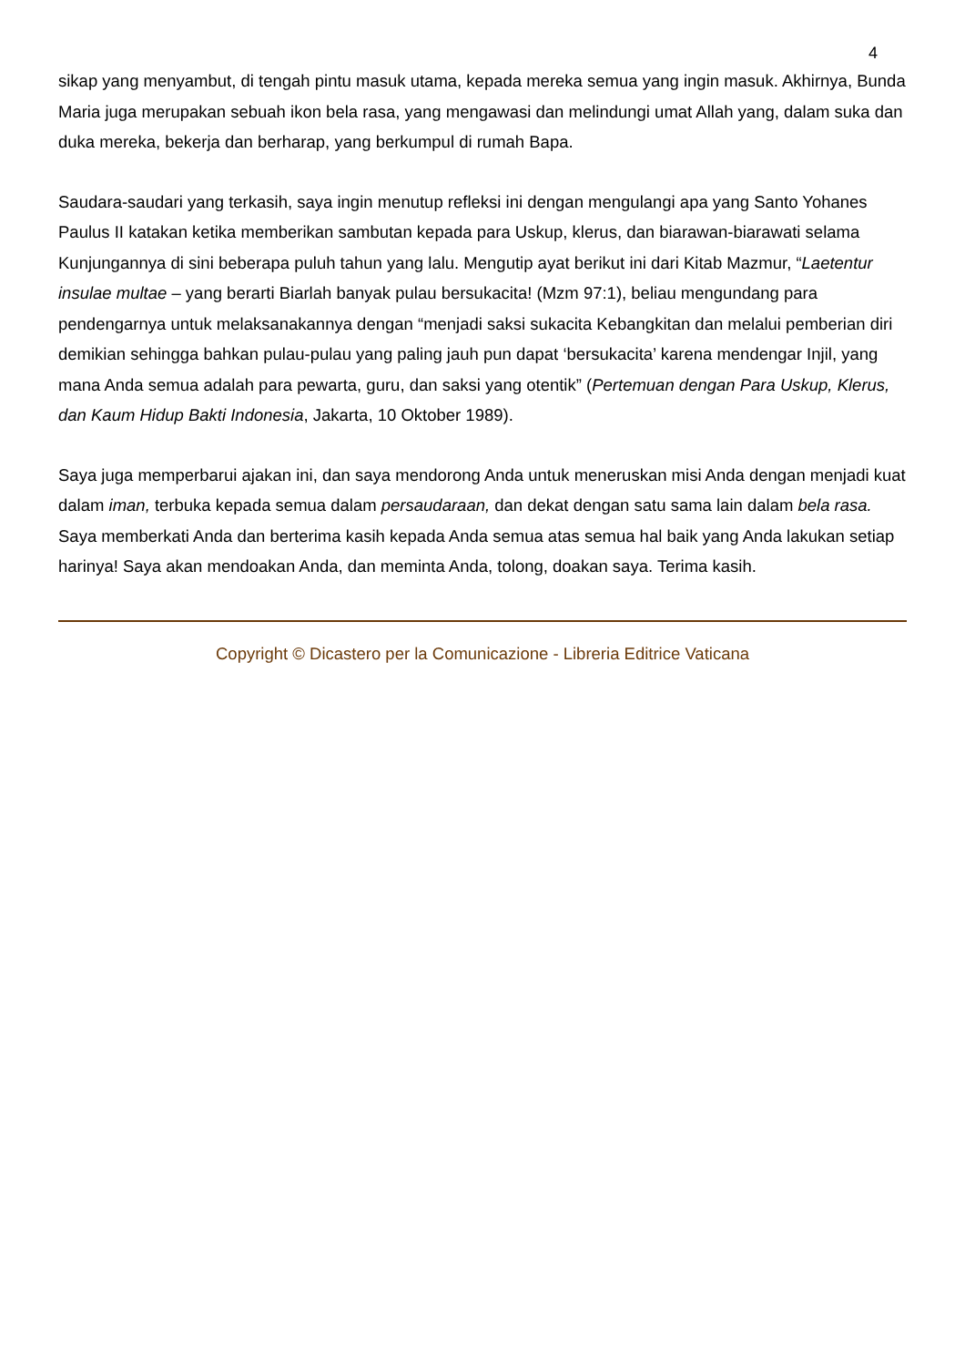4
sikap yang menyambut, di tengah pintu masuk utama, kepada mereka semua yang ingin masuk. Akhirnya, Bunda Maria juga merupakan sebuah ikon bela rasa, yang mengawasi dan melindungi umat Allah yang, dalam suka dan duka mereka, bekerja dan berharap, yang berkumpul di rumah Bapa.
Saudara-saudari yang terkasih, saya ingin menutup refleksi ini dengan mengulangi apa yang Santo Yohanes Paulus II katakan ketika memberikan sambutan kepada para Uskup, klerus, dan biarawan-biarawati selama Kunjungannya di sini beberapa puluh tahun yang lalu. Mengutip ayat berikut ini dari Kitab Mazmur, “Laetentur insulae multae – yang berarti Biarlah banyak pulau bersukacita! (Mzm 97:1), beliau mengundang para pendengarnya untuk melaksanakannya dengan “menjadi saksi sukacita Kebangkitan dan melalui pemberian diri demikian sehingga bahkan pulau-pulau yang paling jauh pun dapat ‘bersukacita’ karena mendengar Injil, yang mana Anda semua adalah para pewarta, guru, dan saksi yang otentik” (Pertemuan dengan Para Uskup, Klerus, dan Kaum Hidup Bakti Indonesia, Jakarta, 10 Oktober 1989).
Saya juga memperbarui ajakan ini, dan saya mendorong Anda untuk meneruskan misi Anda dengan menjadi kuat dalam iman, terbuka kepada semua dalam persaudaraan, dan dekat dengan satu sama lain dalam bela rasa. Saya memberkati Anda dan berterima kasih kepada Anda semua atas semua hal baik yang Anda lakukan setiap harinya! Saya akan mendoakan Anda, dan meminta Anda, tolong, doakan saya. Terima kasih.
Copyright © Dicastero per la Comunicazione - Libreria Editrice Vaticana